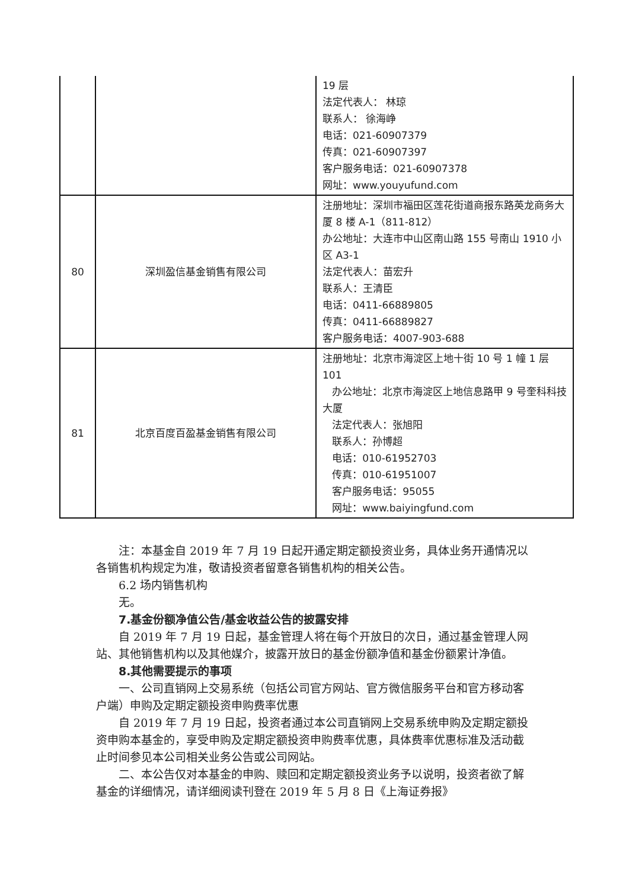| | | 19 层 法定代表人： 林琼 联系人： 徐海峥 电话：021-60907379 传真：021-60907397 客户服务电话：021-60907378 网址：www.youyufund.com |
| 80 | 深圳盈信基金销售有限公司 | 注册地址：深圳市福田区莲花街道商报东路英龙商务大厦 8 楼 A-1（811-812） 办公地址：大连市中山区南山路 155 号南山 1910 小区 A3-1 法定代表人：苗宏升 联系人：王清臣 电话：0411-66889805 传真：0411-66889827 客户服务电话：4007-903-688 |
| 81 | 北京百度百盈基金销售有限公司 | 注册地址：北京市海淀区上地十街 10 号 1 幢 1 层 101 办公地址：北京市海淀区上地信息路甲 9 号奎科科技大厦 法定代表人：张旭阳 联系人：孙博超 电话：010-61952703 传真：010-61951007 客户服务电话：95055 网址：www.baiyingfund.com |
注：本基金自 2019 年 7 月 19 日起开通定期定额投资业务，具体业务开通情况以各销售机构规定为准，敬请投资者留意各销售机构的相关公告。
6.2 场内销售机构
无。
7.基金份额净值公告/基金收益公告的披露安排
自 2019 年 7 月 19 日起，基金管理人将在每个开放日的次日，通过基金管理人网站、其他销售机构以及其他媒介，披露开放日的基金份额净值和基金份额累计净值。
8.其他需要提示的事项
一、公司直销网上交易系统（包括公司官方网站、官方微信服务平台和官方移动客户端）申购及定期定额投资申购费率优惠
自 2019 年 7 月 19 日起，投资者通过本公司直销网上交易系统申购及定期定额投资申购本基金的，享受申购及定期定额投资申购费率优惠，具体费率优惠标准及活动截止时间参见本公司相关业务公告或公司网站。
二、本公告仅对本基金的申购、赎回和定期定额投资业务予以说明，投资者欲了解基金的详细情况，请详细阅读刊登在 2019 年 5 月 8 日《上海证券报》